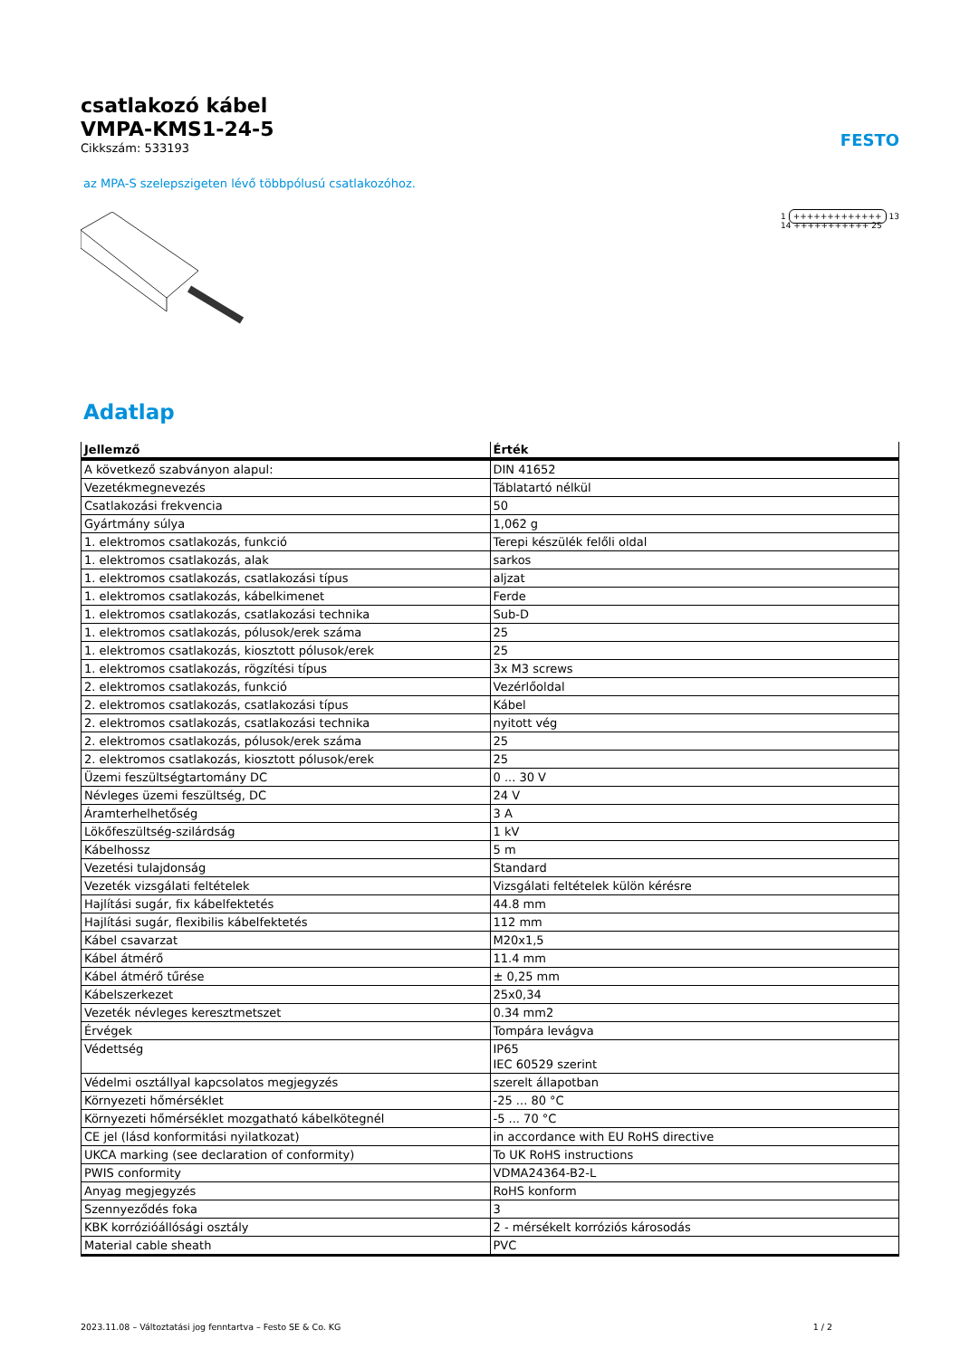csatlakozó kábel
VMPA-KMS1-24-5
Cikkszám: 533193
FESTO
az MPA-S szelepszigeten lévő többpólusú csatlakozóhoz.
1 +++++++++++++ 13
14 +++++++++++ 25
Adatlap
| Jellemző | Érték |
| --- | --- |
| A következő szabványon alapul: | DIN 41652 |
| Vezetékmegnevezés | Táblatartó nélkül |
| Csatlakozási frekvencia | 50 |
| Gyártmány súlya | 1,062 g |
| 1. elektromos csatlakozás, funkció | Terepi készülék felőli oldal |
| 1. elektromos csatlakozás, alak | sarkos |
| 1. elektromos csatlakozás, csatlakozási típus | aljzat |
| 1. elektromos csatlakozás, kábelkimenet | Ferde |
| 1. elektromos csatlakozás, csatlakozási technika | Sub-D |
| 1. elektromos csatlakozás, pólusok/erek száma | 25 |
| 1. elektromos csatlakozás, kiosztott pólusok/erek | 25 |
| 1. elektromos csatlakozás, rögzítési típus | 3x M3 screws |
| 2. elektromos csatlakozás, funkció | Vezérlőoldal |
| 2. elektromos csatlakozás, csatlakozási típus | Kábel |
| 2. elektromos csatlakozás, csatlakozási technika | nyitott vég |
| 2. elektromos csatlakozás, pólusok/erek száma | 25 |
| 2. elektromos csatlakozás, kiosztott pólusok/erek | 25 |
| Üzemi feszültségtartomány DC | 0 ... 30 V |
| Névleges üzemi feszültség, DC | 24 V |
| Áramterhelhetőség | 3 A |
| Lökőfeszültség-szilárdság | 1 kV |
| Kábelhossz | 5 m |
| Vezetési tulajdonság | Standard |
| Vezeték vizsgálati feltételek | Vizsgálati feltételek külön kérésre |
| Hajlítási sugár, fix kábelfektetés | 44.8 mm |
| Hajlítási sugár, flexibilis kábelfektetés | 112 mm |
| Kábel csavarzat | M20x1,5 |
| Kábel átmérő | 11.4 mm |
| Kábel átmérő tűrése | ± 0,25 mm |
| Kábelszerkezet | 25x0,34 |
| Vezeték névleges keresztmetszet | 0.34 mm2 |
| Érvégek | Tompára levágva |
| Védettség | IP65 IEC 60529 szerint |
| Védelmi osztállyal kapcsolatos megjegyzés | szerelt állapotban |
| Környezeti hőmérséklet | -25 ... 80 °C |
| Környezeti hőmérséklet mozgatható kábelkötegnél | -5 ... 70 °C |
| CE jel (lásd konformitási nyilatkozat) | in accordance with EU RoHS directive |
| UKCA marking (see declaration of conformity) | To UK RoHS instructions |
| PWIS conformity | VDMA24364-B2-L |
| Anyag megjegyzés | RoHS konform |
| Szennyeződés foka | 3 |
| KBK korrózióállósági osztály | 2 - mérsékelt korróziós károsodás |
| Material cable sheath | PVC |
2023.11.08 – Változtatási jog fenntartva – Festo SE & Co. KG 1 / 2